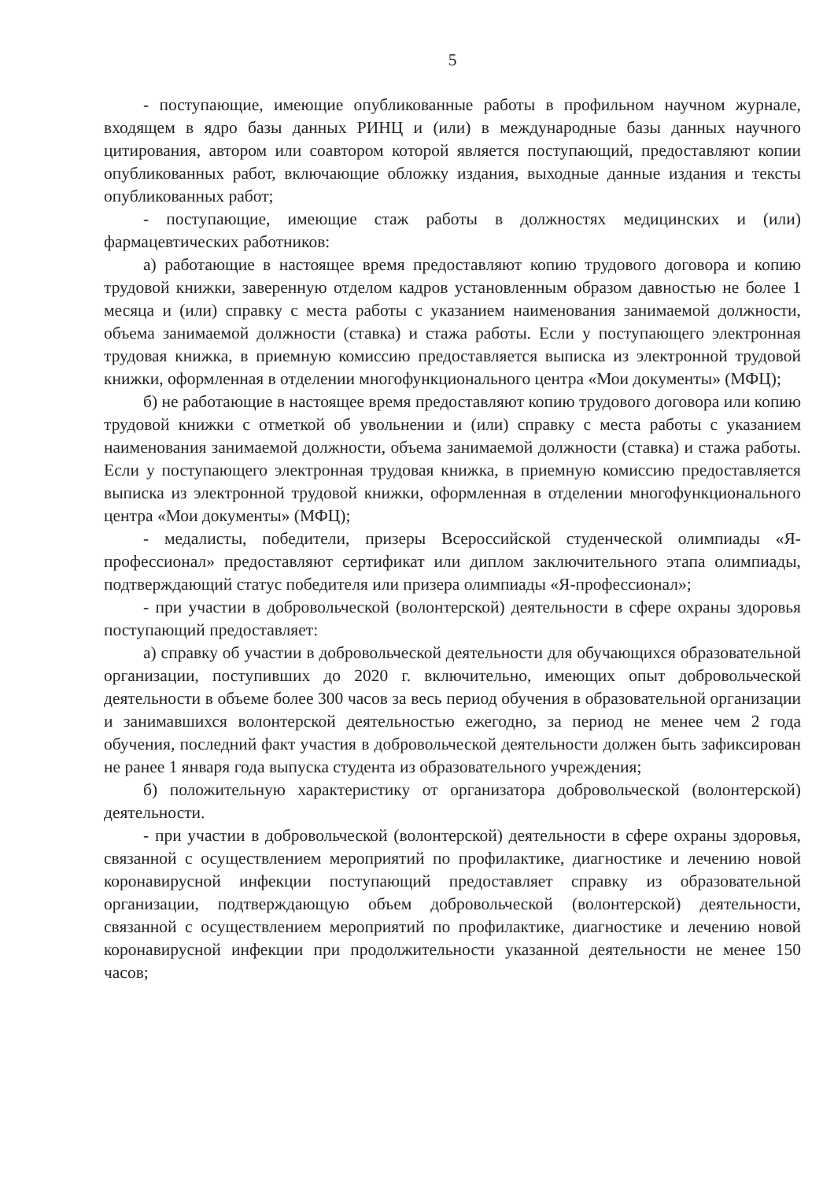5
- поступающие, имеющие опубликованные работы в профильном научном журнале, входящем в ядро базы данных РИНЦ и (или) в международные базы данных научного цитирования, автором или соавтором которой является поступающий, предоставляют копии опубликованных работ, включающие обложку издания, выходные данные издания и тексты опубликованных работ;
- поступающие, имеющие стаж работы в должностях медицинских и (или) фармацевтических работников:
а) работающие в настоящее время предоставляют копию трудового договора и копию трудовой книжки, заверенную отделом кадров установленным образом давностью не более 1 месяца и (или) справку с места работы с указанием наименования занимаемой должности, объема занимаемой должности (ставка) и стажа работы. Если у поступающего электронная трудовая книжка, в приемную комиссию предоставляется выписка из электронной трудовой книжки, оформленная в отделении многофункционального центра «Мои документы» (МФЦ);
б) не работающие в настоящее время предоставляют копию трудового договора или копию трудовой книжки с отметкой об увольнении и (или) справку с места работы с указанием наименования занимаемой должности, объема занимаемой должности (ставка) и стажа работы. Если у поступающего электронная трудовая книжка, в приемную комиссию предоставляется выписка из электронной трудовой книжки, оформленная в отделении многофункционального центра «Мои документы» (МФЦ);
- медалисты, победители, призеры Всероссийской студенческой олимпиады «Я-профессионал» предоставляют сертификат или диплом заключительного этапа олимпиады, подтверждающий статус победителя или призера олимпиады «Я-профессионал»;
- при участии в добровольческой (волонтерской) деятельности в сфере охраны здоровья поступающий предоставляет:
а) справку об участии в добровольческой деятельности для обучающихся образовательной организации, поступивших до 2020 г. включительно, имеющих опыт добровольческой деятельности в объеме более 300 часов за весь период обучения в образовательной организации и занимавшихся волонтерской деятельностью ежегодно, за период не менее чем 2 года обучения, последний факт участия в добровольческой деятельности должен быть зафиксирован не ранее 1 января года выпуска студента из образовательного учреждения;
б) положительную характеристику от организатора добровольческой (волонтерской) деятельности.
- при участии в добровольческой (волонтерской) деятельности в сфере охраны здоровья, связанной с осуществлением мероприятий по профилактике, диагностике и лечению новой коронавирусной инфекции поступающий предоставляет справку из образовательной организации, подтверждающую объем добровольческой (волонтерской) деятельности, связанной с осуществлением мероприятий по профилактике, диагностике и лечению новой коронавирусной инфекции при продолжительности указанной деятельности не менее 150 часов;